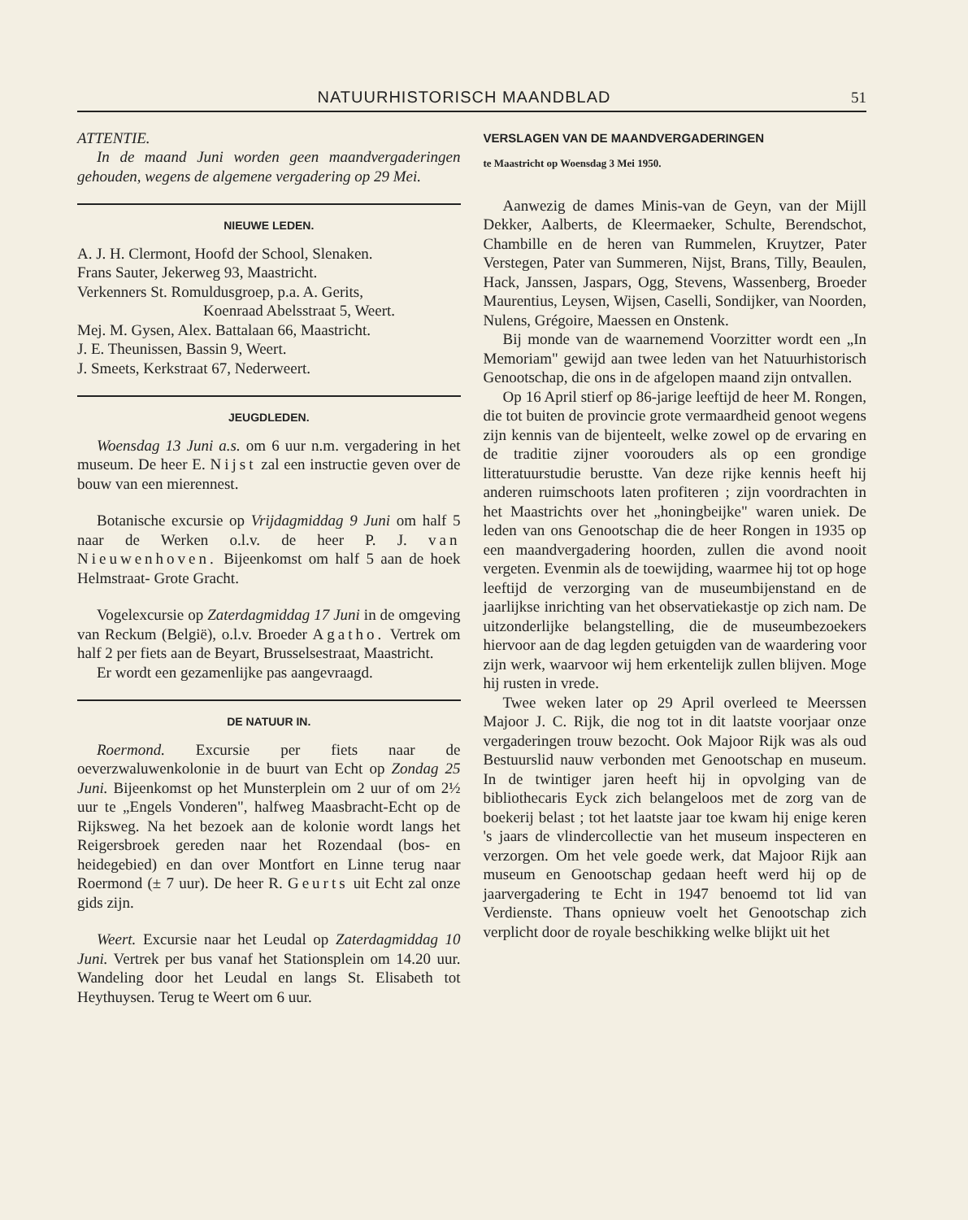NATUURHISTORISCH MAANDBLAD 51
ATTENTIE.
In de maand Juni worden geen maandvergaderingen gehouden, wegens de algemene vergadering op 29 Mei.
NIEUWE LEDEN.
A. J. H. Clermont, Hoofd der School, Slenaken.
Frans Sauter, Jekerweg 93, Maastricht.
Verkenners St. Romuldusgroep, p.a. A. Gerits,
Koenraad Abelsstraat 5, Weert.
Mej. M. Gysen, Alex. Battalaan 66, Maastricht.
J. E. Theunissen, Bassin 9, Weert.
J. Smeets, Kerkstraat 67, Nederweert.
JEUGDLEDEN.
Woensdag 13 Juni a.s. om 6 uur n.m. vergadering in het museum. De heer E. Nijst zal een instructie geven over de bouw van een mierennest.
Botanische excursie op Vrijdagmiddag 9 Juni om half 5 naar de Werken o.l.v. de heer P. J. van Nieuwenhoven. Bijeenkomst om half 5 aan de hoek Helmstraat- Grote Gracht.
Vogelexcursie op Zaterdagmiddag 17 Juni in de omgeving van Reckum (België), o.l.v. Broeder Agatho. Vertrek om half 2 per fiets aan de Beyart, Brusselsestraat, Maastricht.
Er wordt een gezamenlijke pas aangevraagd.
DE NATUUR IN.
Roermond. Excursie per fiets naar de oeverzwaluwenkolonie in de buurt van Echt op Zondag 25 Juni. Bijeenkomst op het Munsterplein om 2 uur of om 2½ uur te „Engels Vonderen", halfweg Maasbracht-Echt op de Rijksweg. Na het bezoek aan de kolonie wordt langs het Reigersbroek gereden naar het Rozendaal (bos- en heidegebied) en dan over Montfort en Linne terug naar Roermond (± 7 uur). De heer R. Geurts uit Echt zal onze gids zijn.
Weert. Excursie naar het Leudal op Zaterdagmiddag 10 Juni. Vertrek per bus vanaf het Stationsplein om 14.20 uur. Wandeling door het Leudal en langs St. Elisabeth tot Heythuysen. Terug te Weert om 6 uur.
VERSLAGEN VAN DE MAANDVERGADERINGEN
te Maastricht op Woensdag 3 Mei 1950.
Aanwezig de dames Minis-van de Geyn, van der Mijll Dekker, Aalberts, de Kleermaeker, Schulte, Berendschot, Chambille en de heren van Rummelen, Kruytzer, Pater Verstegen, Pater van Summeren, Nijst, Brans, Tilly, Beaulen, Hack, Janssen, Jaspars, Ogg, Stevens, Wassenberg, Broeder Maurentius, Leysen, Wijsen, Caselli, Sondijker, van Noorden, Nulens, Grégoire, Maessen en Onstenk.
Bij monde van de waarnemend Voorzitter wordt een „In Memoriam" gewijd aan twee leden van het Natuurhistorisch Genootschap, die ons in de afgelopen maand zijn ontvallen.
Op 16 April stierf op 86-jarige leeftijd de heer M. Rongen, die tot buiten de provincie grote vermaardheid genoot wegens zijn kennis van de bijenteelt, welke zowel op de ervaring en de traditie zijner voorouders als op een grondige litteratuurstudie berustte. Van deze rijke kennis heeft hij anderen ruimschoots laten profiteren ; zijn voordrachten in het Maastrichts over het „honingbeijke" waren uniek. De leden van ons Genootschap die de heer Rongen in 1935 op een maandvergadering hoorden, zullen die avond nooit vergeten. Evenmin als de toewijding, waarmee hij tot op hoge leeftijd de verzorging van de museumbijenstand en de jaarlijkse inrichting van het observatiekastje op zich nam. De uitzonderlijke belangstelling, die de museumbezoekers hiervoor aan de dag legden getuigden van de waardering voor zijn werk, waarvoor wij hem erkentelijk zullen blijven. Moge hij rusten in vrede.
Twee weken later op 29 April overleed te Meerssen Majoor J. C. Rijk, die nog tot in dit laatste voorjaar onze vergaderingen trouw bezocht. Ook Majoor Rijk was als oud Bestuurslid nauw verbonden met Genootschap en museum. In de twintiger jaren heeft hij in opvolging van de bibliothecaris Eyck zich belangeloos met de zorg van de boekerij belast ; tot het laatste jaar toe kwam hij enige keren 's jaars de vlindercollectie van het museum inspecteren en verzorgen. Om het vele goede werk, dat Majoor Rijk aan museum en Genootschap gedaan heeft werd hij op de jaarvergadering te Echt in 1947 benoemd tot lid van Verdienste. Thans opnieuw voelt het Genootschap zich verplicht door de royale beschikking welke blijkt uit het